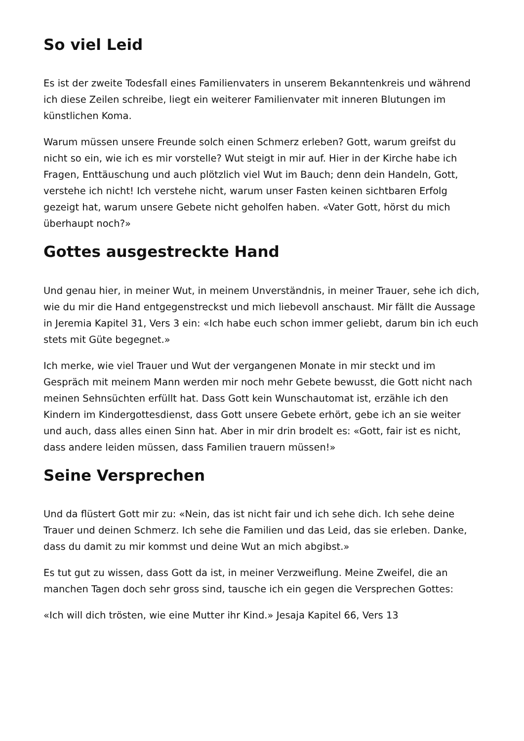So viel Leid
Es ist der zweite Todesfall eines Familienvaters in unserem Bekanntenkreis und während ich diese Zeilen schreibe, liegt ein weiterer Familienvater mit inneren Blutungen im künstlichen Koma.
Warum müssen unsere Freunde solch einen Schmerz erleben? Gott, warum greifst du nicht so ein, wie ich es mir vorstelle? Wut steigt in mir auf. Hier in der Kirche habe ich Fragen, Enttäuschung und auch plötzlich viel Wut im Bauch; denn dein Handeln, Gott, verstehe ich nicht! Ich verstehe nicht, warum unser Fasten keinen sichtbaren Erfolg gezeigt hat, warum unsere Gebete nicht geholfen haben. «Vater Gott, hörst du mich überhaupt noch?»
Gottes ausgestreckte Hand
Und genau hier, in meiner Wut, in meinem Unverständnis, in meiner Trauer, sehe ich dich, wie du mir die Hand entgegenstreckst und mich liebevoll anschaust. Mir fällt die Aussage in Jeremia Kapitel 31, Vers 3 ein: «Ich habe euch schon immer geliebt, darum bin ich euch stets mit Güte begegnet.»
Ich merke, wie viel Trauer und Wut der vergangenen Monate in mir steckt und im Gespräch mit meinem Mann werden mir noch mehr Gebete bewusst, die Gott nicht nach meinen Sehnsüchten erfüllt hat. Dass Gott kein Wunschautomat ist, erzähle ich den Kindern im Kindergottesdienst, dass Gott unsere Gebete erhört, gebe ich an sie weiter und auch, dass alles einen Sinn hat. Aber in mir drin brodelt es: «Gott, fair ist es nicht, dass andere leiden müssen, dass Familien trauern müssen!»
Seine Versprechen
Und da flüstert Gott mir zu: «Nein, das ist nicht fair und ich sehe dich. Ich sehe deine Trauer und deinen Schmerz. Ich sehe die Familien und das Leid, das sie erleben. Danke, dass du damit zu mir kommst und deine Wut an mich abgibst.»
Es tut gut zu wissen, dass Gott da ist, in meiner Verzweiflung. Meine Zweifel, die an manchen Tagen doch sehr gross sind, tausche ich ein gegen die Versprechen Gottes:
«Ich will dich trösten, wie eine Mutter ihr Kind.» Jesaja Kapitel 66, Vers 13